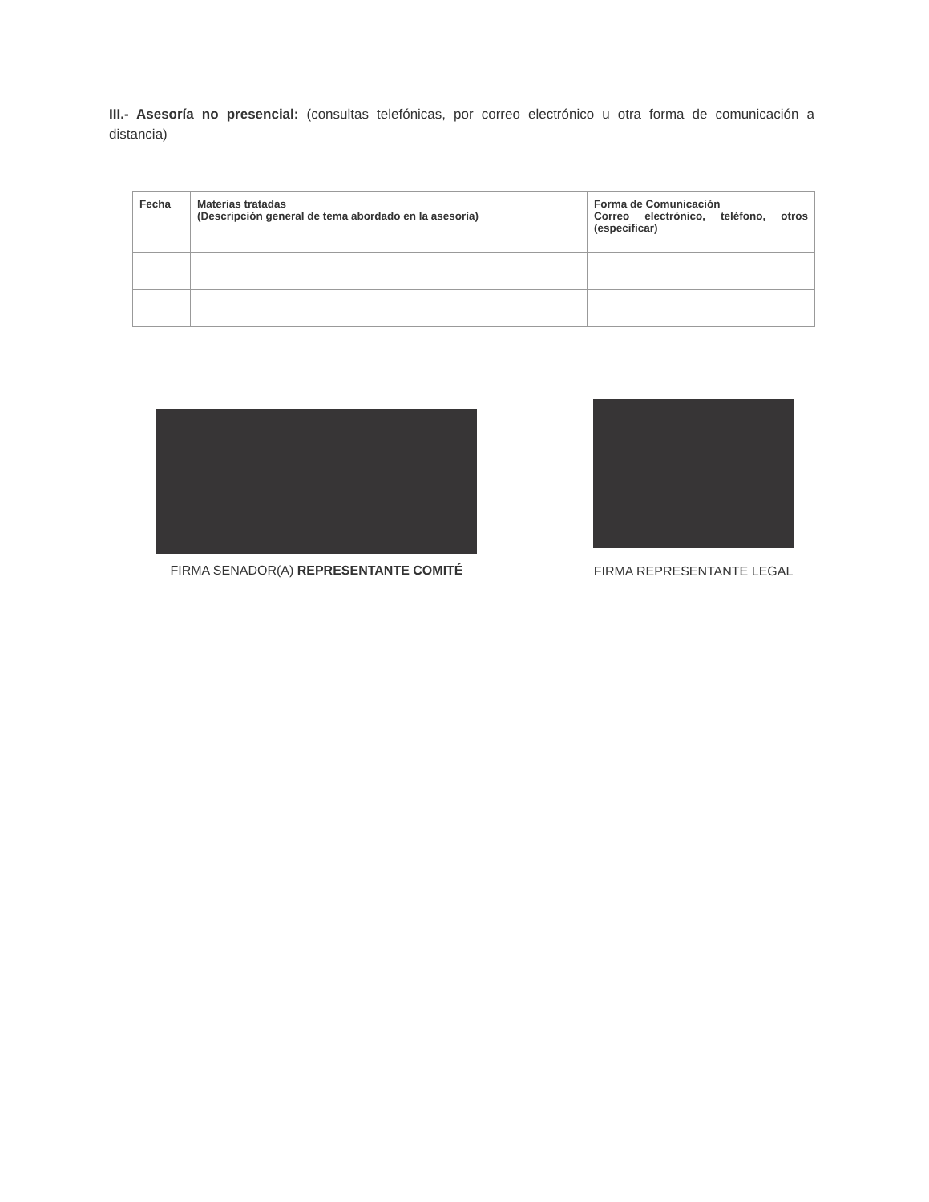III.- Asesoría no presencial: (consultas telefónicas, por correo electrónico u otra forma de comunicación a distancia)
| Fecha | Materias tratadas (Descripción general de tema abordado en la asesoría) | Forma de Comunicación Correo electrónico, teléfono, otros (especificar) |
| --- | --- | --- |
FIRMA SENADOR(A) REPRESENTANTE COMITÉ
FIRMA REPRESENTANTE LEGAL